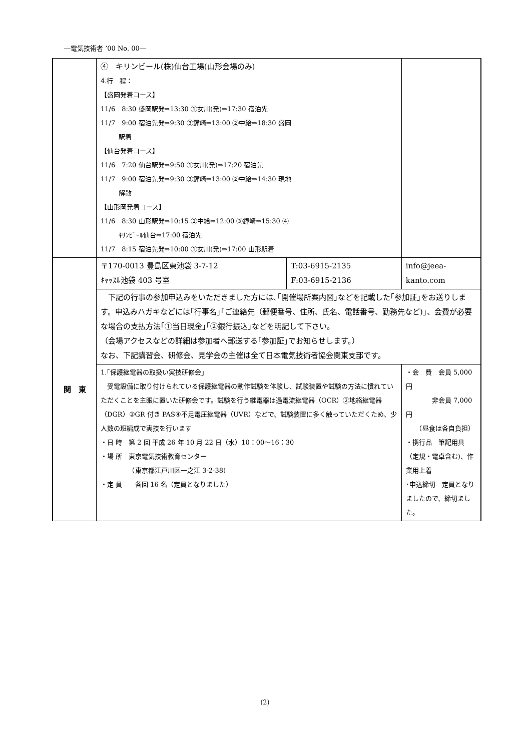―電気技術者 ’00 No. 00―
| | ④ キリンビール(株)仙台工場(山形会場のみ) 4.行 程： 【盛岡発着コース】 11/6 8:30 盛岡駅発⇒13:30 ①女川(発)⇒17:30 宿泊先 11/7 9:00 宿泊先発⇒9:30 ③鐘崎⇒13:00 ②中給⇒18:30 盛岡 駅着 【仙台発着コース】 11/6 7:20 仙台駅発⇒9:50 ①女川(発)⇒17:20 宿泊先 11/7 9:00 宿泊先発⇒9:30 ③鐘崎⇒13:00 ②中給⇒14:30 現地 解散 【山形岡発着コース】 11/6 8:30 山形駅発⇒10:15 ②中給⇒12:00 ③鐘崎⇒15:30 ④ ｷﾘﾝﾋﾞｰﾙ仙台⇒17:00 宿泊先 11/7 8:15 宿泊先発⇒10:00 ①女川(発)⇒17:00 山形駅着 | | |
| 関 東 | 〒170-0013 豊島区東池袋 3-7-12 ｷｬｯｽﾙ池袋 403 号室 | T:03-6915-2135 F:03-6915-2136 | info@jeea-kanto.com |
| | 下記の行事の参加申込みをいただきました方には､｢開催場所案内図｣などを記載した｢参加証｣をお送りします。申込みハガキなどには｢行事名｣｢ご連絡先（郵便番号、住所、氏名、電話番号、勤務先など)｣、会費が必要な場合の支払方法｢①当日現金｣｢②銀行振込｣などを明記して下さい。 （会場アクセスなどの詳細は参加者へ郵送する｢参加証｣でお知らせします。） なお、下記講習会、研修会、見学会の主催は全て日本電気技術者協会関東支部です。 | | |
| | 1.｢保護継電器の取扱い実技研修会｣ 受電設備に取り付けられている保護継電器の動作試験を体験し、試験装置や試験の方法に慣れていただくことを主眼に置いた研修会です。試験を行う継電器は過電流継電器（OCR）②地絡継電器（DGR）③GR 付き PAS④不足電圧継電器（UVR）などで、試験装置に多く触っていただくため、少人数の班編成で実技を行います ・日 時 第 2 回 平成 26 年 10 月 22 日（水）10：00～16：30 ・場 所 東京電気技術教育センター （東京都江戸川区一之江 3-2-38) ・定 員 各回 16 名（定員となりました） | | ・会 費 会員 5,000 円 非会員 7,000 円 （昼食は各自負担） ・携行品 筆記用具（定規・電卓含む)、作業用上着 ･申込締切 定員となりましたので、締切ました。 |
(2)